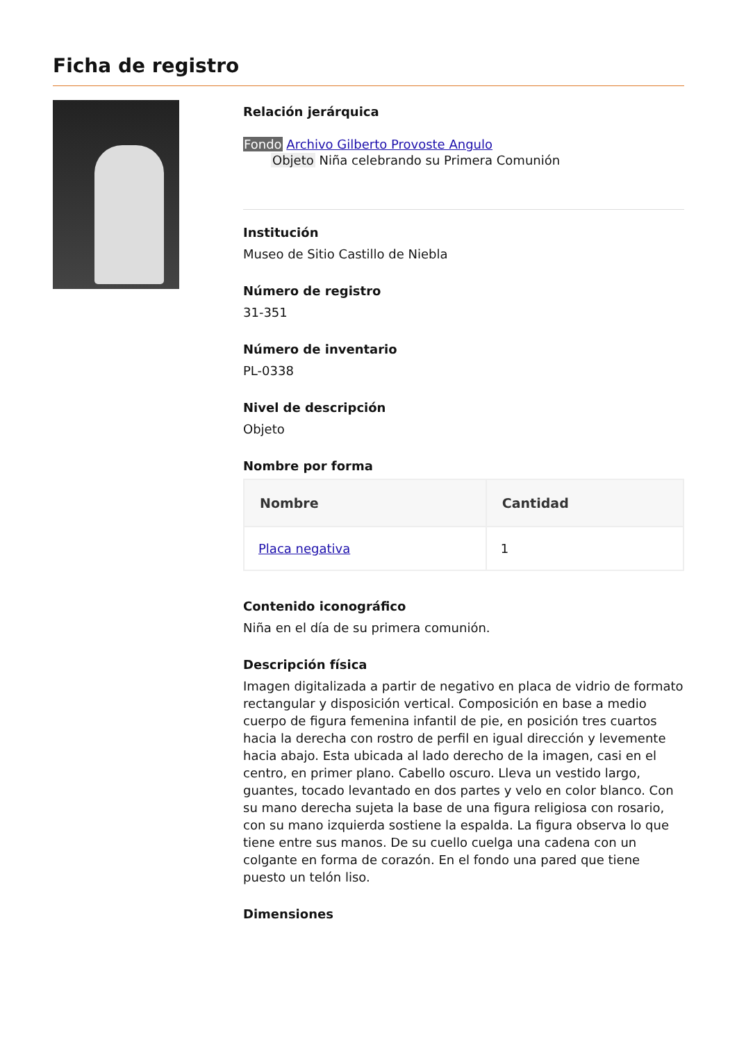Ficha de registro
Relación jerárquica
Fondo Archivo Gilberto Provoste Angulo
Objeto Niña celebrando su Primera Comunión
Institución
Museo de Sitio Castillo de Niebla
Número de registro
31-351
Número de inventario
PL-0338
Nivel de descripción
Objeto
Nombre por forma
| Nombre | Cantidad |
| --- | --- |
| Placa negativa | 1 |
Contenido iconográfico
Niña en el día de su primera comunión.
Descripción física
Imagen digitalizada a partir de negativo en placa de vidrio de formato rectangular y disposición vertical. Composición en base a medio cuerpo de figura femenina infantil de pie, en posición tres cuartos hacia la derecha con rostro de perfil en igual dirección y levemente hacia abajo. Esta ubicada al lado derecho de la imagen, casi en el centro, en primer plano. Cabello oscuro. Lleva un vestido largo, guantes, tocado levantado en dos partes y velo en color blanco. Con su mano derecha sujeta la base de una figura religiosa con rosario, con su mano izquierda sostiene la espalda. La figura observa lo que tiene entre sus manos. De su cuello cuelga una cadena con un colgante en forma de corazón. En el fondo una pared que tiene puesto un telón liso.
Dimensiones